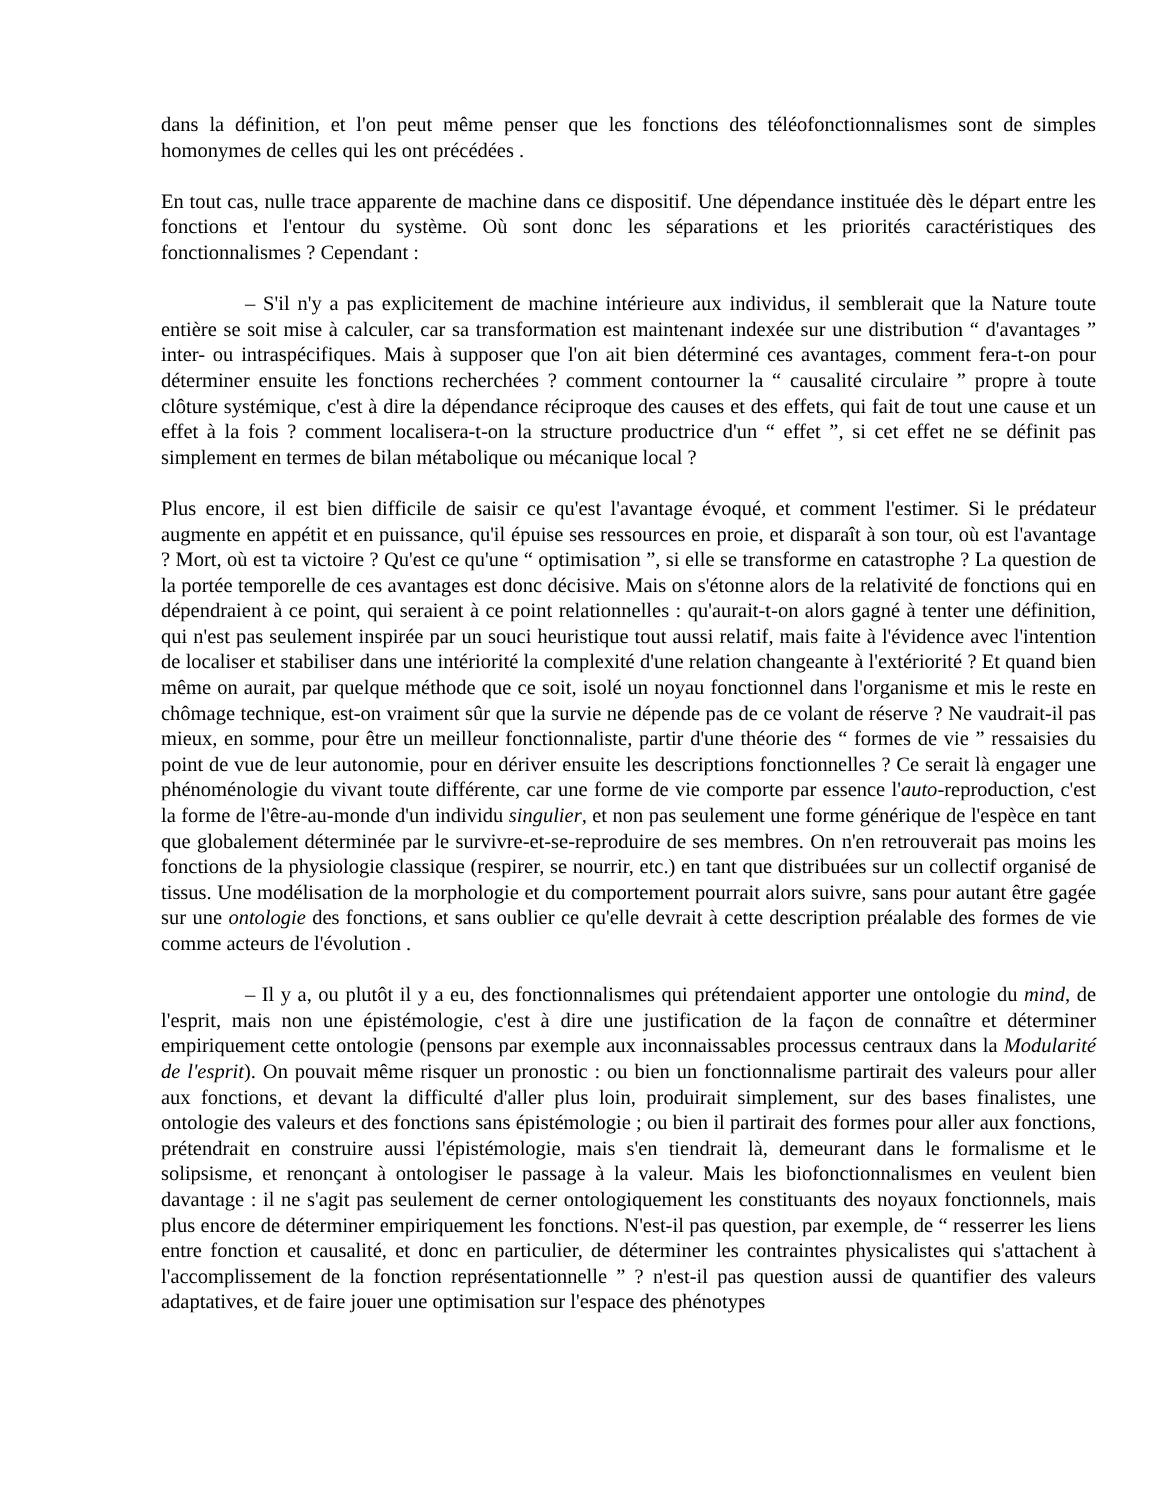dans la définition, et l'on peut même penser que les fonctions des téléofonctionnalismes sont de simples homonymes de celles qui les ont précédées .
En tout cas, nulle trace apparente de machine dans ce dispositif. Une dépendance instituée dès le départ entre les fonctions et l'entour du système. Où sont donc les séparations et les priorités caractéristiques des fonctionnalismes ? Cependant :
– S'il n'y a pas explicitement de machine intérieure aux individus, il semblerait que la Nature toute entière se soit mise à calculer, car sa transformation est maintenant indexée sur une distribution “ d'avantages ” inter- ou intraspécifiques. Mais à supposer que l'on ait bien déterminé ces avantages, comment fera-t-on pour déterminer ensuite les fonctions recherchées ? comment contourner la “ causalité circulaire ” propre à toute clôture systémique, c'est à dire la dépendance réciproque des causes et des effets, qui fait de tout une cause et un effet à la fois ? comment localisera-t-on la structure productrice d'un “ effet ”, si cet effet ne se définit pas simplement en termes de bilan métabolique ou mécanique local ?
Plus encore, il est bien difficile de saisir ce qu'est l'avantage évoqué, et comment l'estimer. Si le prédateur augmente en appétit et en puissance, qu'il épuise ses ressources en proie, et disparaît à son tour, où est l'avantage ? Mort, où est ta victoire ? Qu'est ce qu'une “ optimisation ”, si elle se transforme en catastrophe ? La question de la portée temporelle de ces avantages est donc décisive. Mais on s'étonne alors de la relativité de fonctions qui en dépendraient à ce point, qui seraient à ce point relationnelles : qu'aurait-t-on alors gagné à tenter une définition, qui n'est pas seulement inspirée par un souci heuristique tout aussi relatif, mais faite à l'évidence avec l'intention de localiser et stabiliser dans une intériorité la complexité d'une relation changeante à l'extériorité ? Et quand bien même on aurait, par quelque méthode que ce soit, isolé un noyau fonctionnel dans l'organisme et mis le reste en chômage technique, est-on vraiment sûr que la survie ne dépende pas de ce volant de réserve ? Ne vaudrait-il pas mieux, en somme, pour être un meilleur fonctionnaliste, partir d'une théorie des “ formes de vie ” ressaisies du point de vue de leur autonomie, pour en dériver ensuite les descriptions fonctionnelles ? Ce serait là engager une phénoménologie du vivant toute différente, car une forme de vie comporte par essence l'auto-reproduction, c'est la forme de l'être-au-monde d'un individu singulier, et non pas seulement une forme générique de l'espèce en tant que globalement déterminée par le survivre-et-se-reproduire de ses membres. On n'en retrouverait pas moins les fonctions de la physiologie classique (respirer, se nourrir, etc.) en tant que distribuées sur un collectif organisé de tissus. Une modélisation de la morphologie et du comportement pourrait alors suivre, sans pour autant être gagée sur une ontologie des fonctions, et sans oublier ce qu'elle devrait à cette description préalable des formes de vie comme acteurs de l'évolution .
– Il y a, ou plutôt il y a eu, des fonctionnalismes qui prétendaient apporter une ontologie du mind, de l'esprit, mais non une épistémologie, c'est à dire une justification de la façon de connaître et déterminer empiriquement cette ontologie (pensons par exemple aux inconnaissables processus centraux dans la Modularité de l'esprit). On pouvait même risquer un pronostic : ou bien un fonctionnalisme partirait des valeurs pour aller aux fonctions, et devant la difficulté d'aller plus loin, produirait simplement, sur des bases finalistes, une ontologie des valeurs et des fonctions sans épistémologie ; ou bien il partirait des formes pour aller aux fonctions, prétendrait en construire aussi l'épistémologie, mais s'en tiendrait là, demeurant dans le formalisme et le solipsisme, et renonçant à ontologiser le passage à la valeur. Mais les biofonctionnalismes en veulent bien davantage : il ne s'agit pas seulement de cerner ontologiquement les constituants des noyaux fonctionnels, mais plus encore de déterminer empiriquement les fonctions. N'est-il pas question, par exemple, de “ resserrer les liens entre fonction et causalité, et donc en particulier, de déterminer les contraintes physicalistes qui s'attachent à l'accomplissement de la fonction représentationnelle ” ? n'est-il pas question aussi de quantifier des valeurs adaptatives, et de faire jouer une optimisation sur l'espace des phénotypes